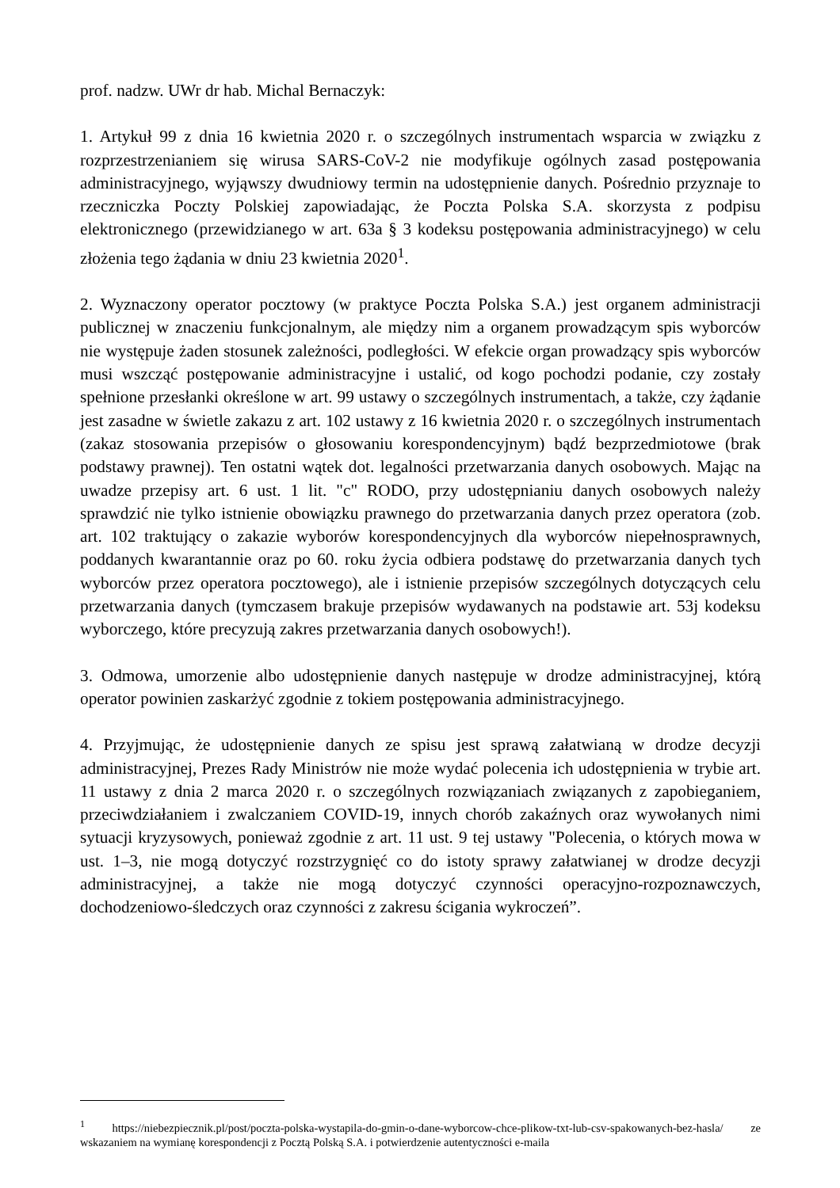prof. nadzw. UWr dr hab. Michal Bernaczyk:
1. Artykuł 99 z dnia 16 kwietnia 2020 r. o szczególnych instrumentach wsparcia w związku z rozprzestrzenianiem się wirusa SARS-CoV-2 nie modyfikuje ogólnych zasad postępowania administracyjnego, wyjąwszy dwudniowy termin na udostępnienie danych. Pośrednio przyznaje to rzeczniczka Poczty Polskiej zapowiadając, że Poczta Polska S.A. skorzysta z podpisu elektronicznego (przewidzianego w art. 63a § 3 kodeksu postępowania administracyjnego) w celu złożenia tego żądania w dniu 23 kwietnia 2020<sup>1</sup>.
2. Wyznaczony operator pocztowy (w praktyce Poczta Polska S.A.) jest organem administracji publicznej w znaczeniu funkcjonalnym, ale między nim a organem prowadzącym spis wyborców nie występuje żaden stosunek zależności, podległości. W efekcie organ prowadzący spis wyborców musi wszcząć postępowanie administracyjne i ustalić, od kogo pochodzi podanie, czy zostały spełnione przesłanki określone w art. 99 ustawy o szczególnych instrumentach, a także, czy żądanie jest zasadne w świetle zakazu z art. 102 ustawy z 16 kwietnia 2020 r. o szczególnych instrumentach (zakaz stosowania przepisów o głosowaniu korespondencyjnym) bądź bezprzedmiotowe (brak podstawy prawnej). Ten ostatni wątek dot. legalności przetwarzania danych osobowych. Mając na uwadze przepisy art. 6 ust. 1 lit. "c" RODO, przy udostępnianiu danych osobowych należy sprawdzić nie tylko istnienie obowiązku prawnego do przetwarzania danych przez operatora (zob. art. 102 traktujący o zakazie wyborów korespondencyjnych dla wyborców niepełnosprawnych, poddanych kwarantannie oraz po 60. roku życia odbiera podstawę do przetwarzania danych tych wyborców przez operatora pocztowego), ale i istnienie przepisów szczególnych dotyczących celu przetwarzania danych (tymczasem brakuje przepisów wydawanych na podstawie art. 53j kodeksu wyborczego, które precyzują zakres przetwarzania danych osobowych!).
3. Odmowa, umorzenie albo udostępnienie danych następuje w drodze administracyjnej, którą operator powinien zaskarżyć zgodnie z tokiem postępowania administracyjnego.
4. Przyjmując, że udostępnienie danych ze spisu jest sprawą załatwianą w drodze decyzji administracyjnej, Prezes Rady Ministrów nie może wydać polecenia ich udostępnienia w trybie art. 11 ustawy z dnia 2 marca 2020 r. o szczególnych rozwiązaniach związanych z zapobieganiem, przeciwdziałaniem i zwalczaniem COVID-19, innych chorób zakaźnych oraz wywołanych nimi sytuacji kryzysowych, ponieważ zgodnie z art. 11 ust. 9 tej ustawy "Polecenia, o których mowa w ust. 1–3, nie mogą dotyczyć rozstrzygnięć co do istoty sprawy załatwianej w drodze decyzji administracyjnej, a także nie mogą dotyczyć czynności operacyjno-rozpoznawczych, dochodzeniowo-śledczych oraz czynności z zakresu ścigania wykroczeń”.
<sup>1</sup> https://niebezpiecznik.pl/post/poczta-polska-wystapila-do-gmin-o-dane-wyborcow-chce-plikow-txt-lub-csv-spakowanych-bez-hasla/ ze wskazaniem na wymianę korespondencji z Pocztą Polską S.A. i potwierdzenie autentyczności e-maila